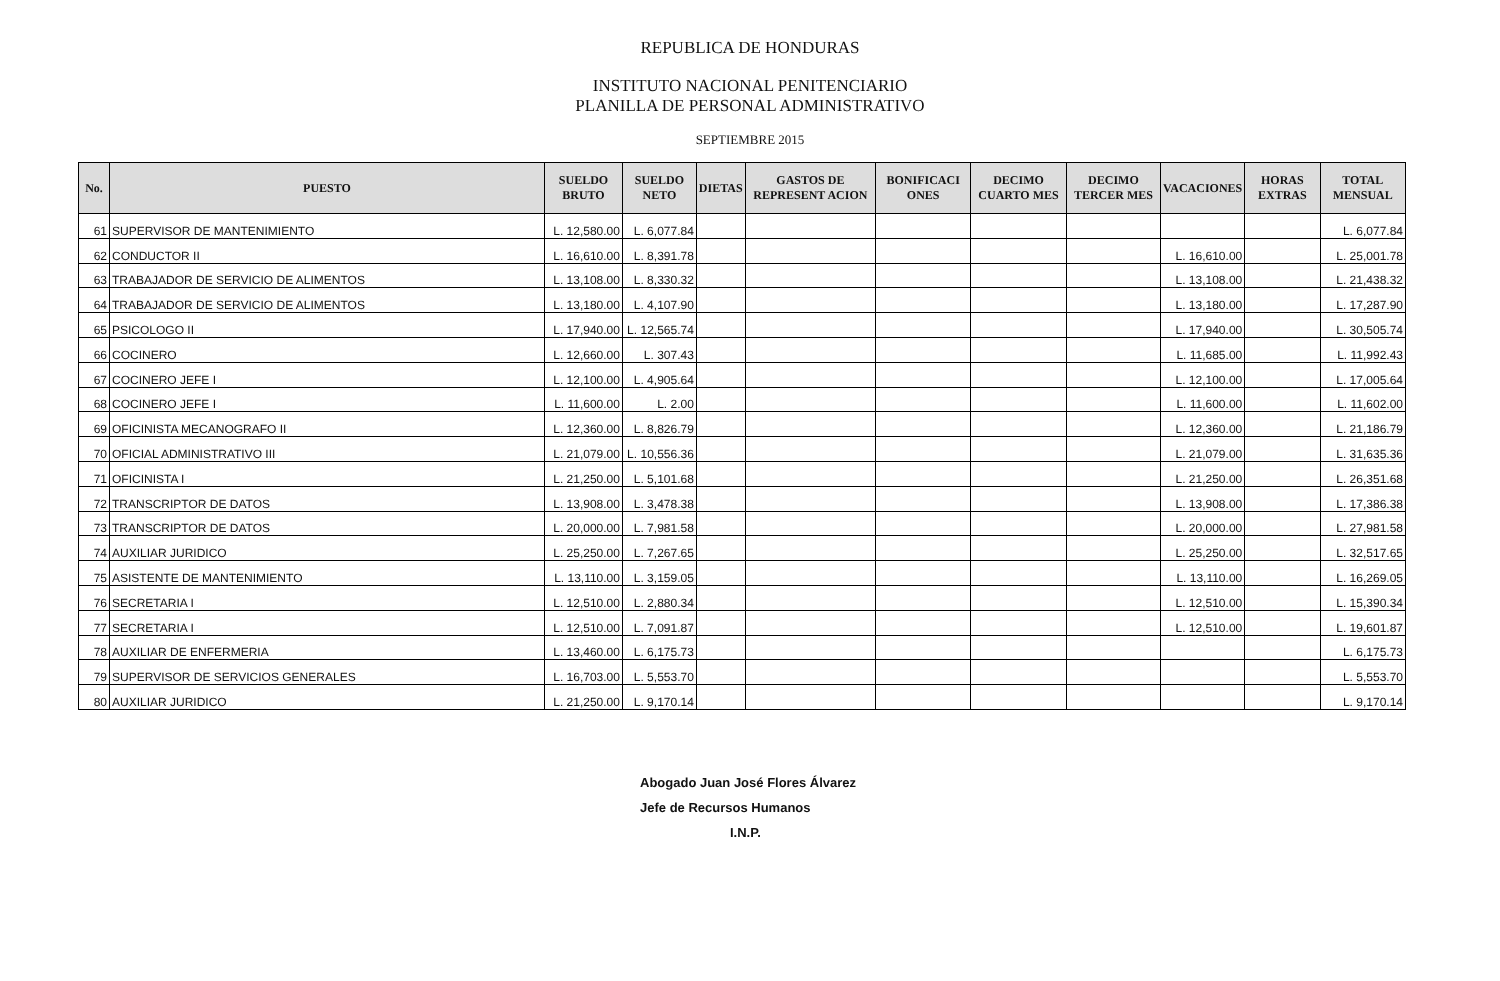REPUBLICA DE HONDURAS
INSTITUTO NACIONAL PENITENCIARIO
PLANILLA DE PERSONAL ADMINISTRATIVO
SEPTIEMBRE 2015
| No. | PUESTO | SUELDO BRUTO | SUELDO NETO | DIETAS | GASTOS DE REPRESENT ACION | BONIFICACI ONES | DECIMO CUARTO MES | DECIMO TERCER MES | VACACIONES | HORAS EXTRAS | TOTAL MENSUAL |
| --- | --- | --- | --- | --- | --- | --- | --- | --- | --- | --- | --- |
| 61 | SUPERVISOR DE MANTENIMIENTO | L. 12,580.00 | L. 6,077.84 | | | | | | | | L. 6,077.84 |
| 62 | CONDUCTOR II | L. 16,610.00 | L. 8,391.78 | | | | | | L. 16,610.00 | | L. 25,001.78 |
| 63 | TRABAJADOR DE SERVICIO DE ALIMENTOS | L. 13,108.00 | L. 8,330.32 | | | | | | L. 13,108.00 | | L. 21,438.32 |
| 64 | TRABAJADOR DE SERVICIO DE ALIMENTOS | L. 13,180.00 | L. 4,107.90 | | | | | | L. 13,180.00 | | L. 17,287.90 |
| 65 | PSICOLOGO II | L. 17,940.00 | L. 12,565.74 | | | | | | L. 17,940.00 | | L. 30,505.74 |
| 66 | COCINERO | L. 12,660.00 | L. 307.43 | | | | | | L. 11,685.00 | | L. 11,992.43 |
| 67 | COCINERO JEFE I | L. 12,100.00 | L. 4,905.64 | | | | | | L. 12,100.00 | | L. 17,005.64 |
| 68 | COCINERO JEFE I | L. 11,600.00 | L. 2.00 | | | | | | L. 11,600.00 | | L. 11,602.00 |
| 69 | OFICINISTA MECANOGRAFO II | L. 12,360.00 | L. 8,826.79 | | | | | | L. 12,360.00 | | L. 21,186.79 |
| 70 | OFICIAL ADMINISTRATIVO III | L. 21,079.00 | L. 10,556.36 | | | | | | L. 21,079.00 | | L. 31,635.36 |
| 71 | OFICINISTA I | L. 21,250.00 | L. 5,101.68 | | | | | | L. 21,250.00 | | L. 26,351.68 |
| 72 | TRANSCRIPTOR DE DATOS | L. 13,908.00 | L. 3,478.38 | | | | | | L. 13,908.00 | | L. 17,386.38 |
| 73 | TRANSCRIPTOR DE DATOS | L. 20,000.00 | L. 7,981.58 | | | | | | L. 20,000.00 | | L. 27,981.58 |
| 74 | AUXILIAR JURIDICO | L. 25,250.00 | L. 7,267.65 | | | | | | L. 25,250.00 | | L. 32,517.65 |
| 75 | ASISTENTE DE MANTENIMIENTO | L. 13,110.00 | L. 3,159.05 | | | | | | L. 13,110.00 | | L. 16,269.05 |
| 76 | SECRETARIA I | L. 12,510.00 | L. 2,880.34 | | | | | | L. 12,510.00 | | L. 15,390.34 |
| 77 | SECRETARIA I | L. 12,510.00 | L. 7,091.87 | | | | | | L. 12,510.00 | | L. 19,601.87 |
| 78 | AUXILIAR DE ENFERMERIA | L. 13,460.00 | L. 6,175.73 | | | | | | | | L. 6,175.73 |
| 79 | SUPERVISOR DE SERVICIOS GENERALES | L. 16,703.00 | L. 5,553.70 | | | | | | | | L. 5,553.70 |
| 80 | AUXILIAR JURIDICO | L. 21,250.00 | L. 9,170.14 | | | | | | | | L. 9,170.14 |
Abogado Juan José Flores Álvarez
Jefe de Recursos Humanos
I.N.P.